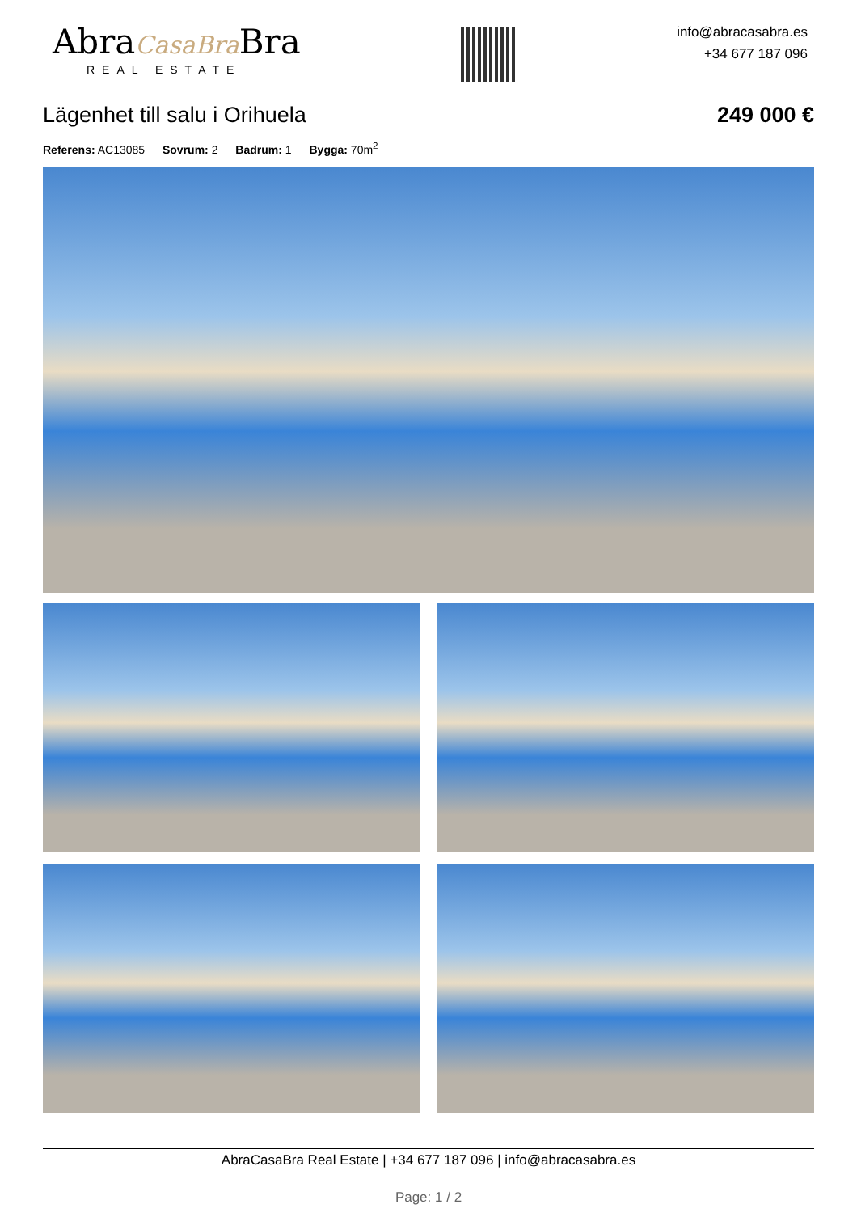AbraCasaBra Bra
REAL ESTATE
info@abracasabra.es
+34 677 187 096
Lägenhet till salu i Orihuela 249 000 €
Referens: AC13085 Sovrum: 2 Badrum: 1 Bygga: 70m<sup>2</sup>
AbraCasaBra Real Estate | +34 677 187 096 | info@abracasabra.es
Page: 1 / 2